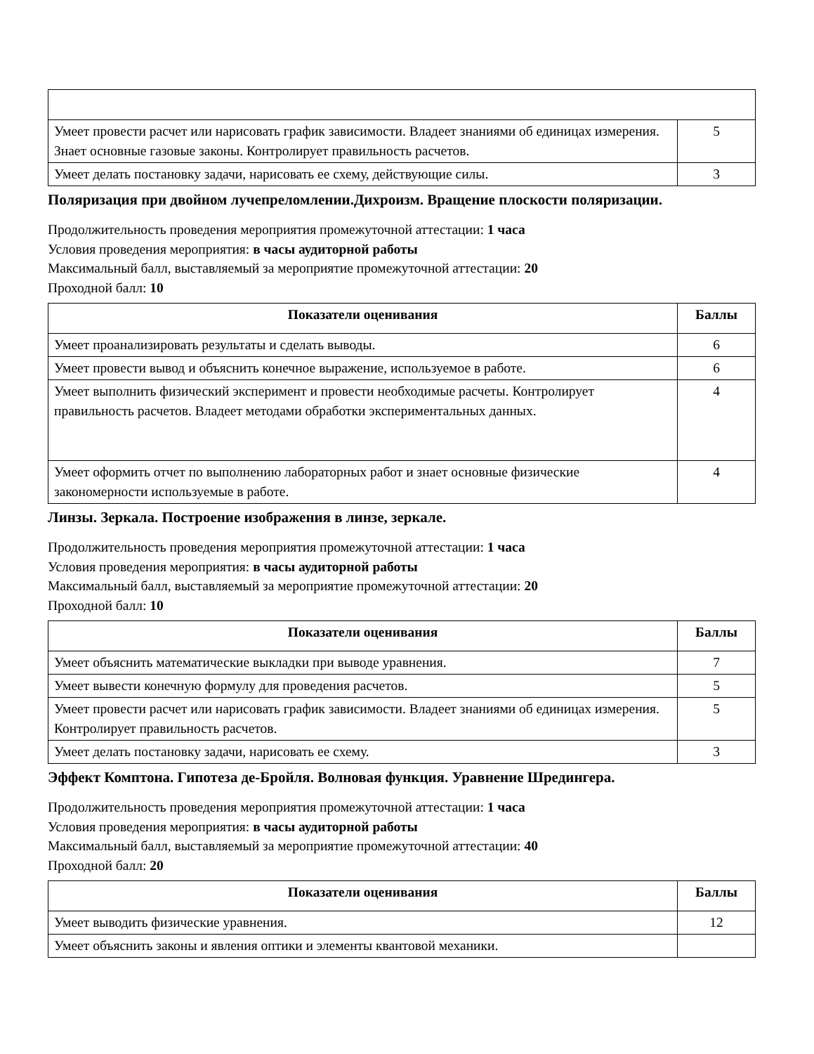| Умеет провести расчет или нарисовать график зависимости. Владеет знаниями об единицах измерения. Знает основные газовые законы. Контролирует правильность расчетов. | 5 |
| Умеет делать постановку задачи, нарисовать ее схему, действующие силы. | 3 |
Поляризация при двойном лучепреломлении.Дихроизм. Вращение плоскости поляризации.
Продолжительность проведения мероприятия промежуточной аттестации: 1 часа
Условия проведения мероприятия: в часы аудиторной работы
Максимальный балл, выставляемый за мероприятие промежуточной аттестации: 20
Проходной балл: 10
| Показатели оценивания | Баллы |
| --- | --- |
| Умеет проанализировать результаты и сделать выводы. | 6 |
| Умеет провести вывод и объяснить конечное выражение, используемое в работе. | 6 |
| Умеет выполнить физический эксперимент и провести необходимые расчеты. Контролирует правильность расчетов. Владеет методами обработки экспериментальных данных. | 4 |
| Умеет оформить отчет по выполнению лабораторных работ и знает основные физические закономерности используемые в работе. | 4 |
Линзы. Зеркала. Построение изображения в линзе, зеркале.
Продолжительность проведения мероприятия промежуточной аттестации: 1 часа
Условия проведения мероприятия: в часы аудиторной работы
Максимальный балл, выставляемый за мероприятие промежуточной аттестации: 20
Проходной балл: 10
| Показатели оценивания | Баллы |
| --- | --- |
| Умеет объяснить математические выкладки при выводе уравнения. | 7 |
| Умеет вывести конечную формулу для проведения расчетов. | 5 |
| Умеет провести расчет или нарисовать график зависимости. Владеет знаниями об единицах измерения. Контролирует правильность расчетов. | 5 |
| Умеет делать постановку задачи, нарисовать ее схему. | 3 |
Эффект Комптона. Гипотеза де-Бройля. Волновая функция. Уравнение Шредингера.
Продолжительность проведения мероприятия промежуточной аттестации: 1 часа
Условия проведения мероприятия: в часы аудиторной работы
Максимальный балл, выставляемый за мероприятие промежуточной аттестации: 40
Проходной балл: 20
| Показатели оценивания | Баллы |
| --- | --- |
| Умеет выводить физические уравнения. | 12 |
| Умеет объяснить законы и явления оптики и элементы квантовой механики. | |